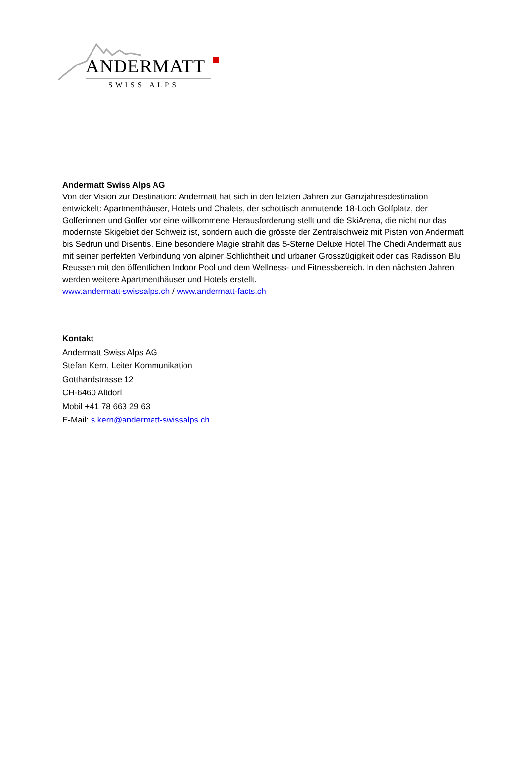ANDERMATT
SWISS ALPS
Andermatt Swiss Alps AG
Von der Vision zur Destination: Andermatt hat sich in den letzten Jahren zur Ganzjahresdestination entwickelt: Apartmenthäuser, Hotels und Chalets, der schottisch anmutende 18-Loch Golfplatz, der Golferinnen und Golfer vor eine willkommene Herausforderung stellt und die SkiArena, die nicht nur das modernste Skigebiet der Schweiz ist, sondern auch die grösste der Zentralschweiz mit Pisten von Andermatt bis Sedrun und Disentis. Eine besondere Magie strahlt das 5-Sterne Deluxe Hotel The Chedi Andermatt aus mit seiner perfekten Verbindung von alpiner Schlichtheit und urbaner Grosszügigkeit oder das Radisson Blu Reussen mit den öffentlichen Indoor Pool und dem Wellness- und Fitnessbereich. In den nächsten Jahren werden weitere Apartmenthäuser und Hotels erstellt.
www.andermatt-swissalps.ch / www.andermatt-facts.ch
Kontakt
Andermatt Swiss Alps AG
Stefan Kern, Leiter Kommunikation
Gotthardstrasse 12
CH-6460 Altdorf
Mobil +41 78 663 29 63
E-Mail: s.kern@andermatt-swissalps.ch